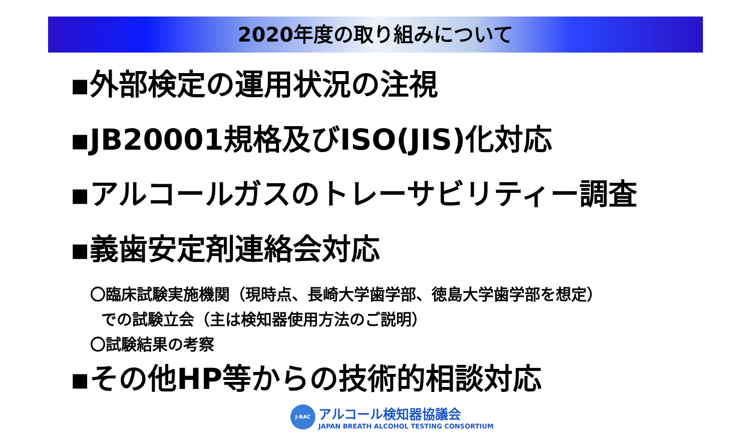2020年度の取り組みについて
▪外部検定の運用状況の注視
▪JB20001規格及びISO(JIS)化対応
▪アルコールガスのトレーサビリティー調査
▪義歯安定剤連絡会対応
〇臨床試験実施機関（現時点、長崎大学歯学部、徳島大学歯学部を想定）
での試験立会（主は検知器使用方法のご説明）
〇試験結果の考察
▪その他HP等からの技術的相談対応
J-BAC
アルコール検知器協議会
JAPAN BREATH ALCOHOL TESTING CONSORTIUM